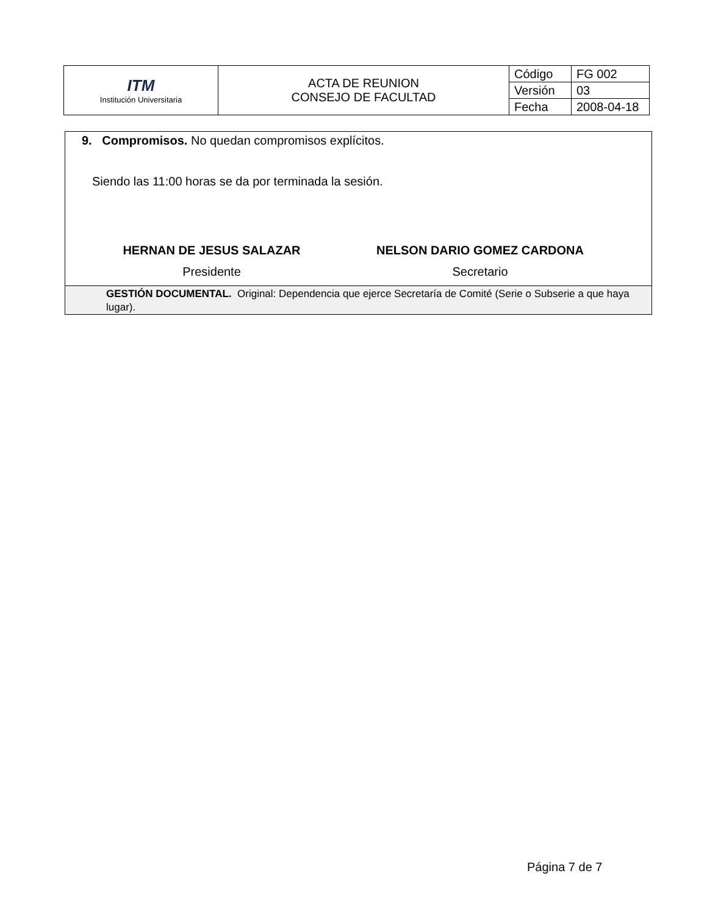| ITM Institución Universitaria | ACTA DE REUNION CONSEJO DE FACULTAD | Código | FG 002 |
| | | Versión | 03 |
| | | Fecha | 2008-04-18 |
9. Compromisos. No quedan compromisos explícitos.
Siendo las 11:00 horas se da por terminada la sesión.
HERNAN DE JESUS SALAZAR
Presidente
NELSON DARIO GOMEZ CARDONA
Secretario
GESTIÓN DOCUMENTAL. Original: Dependencia que ejerce Secretaría de Comité (Serie o Subserie a que haya lugar).
Página 7 de 7